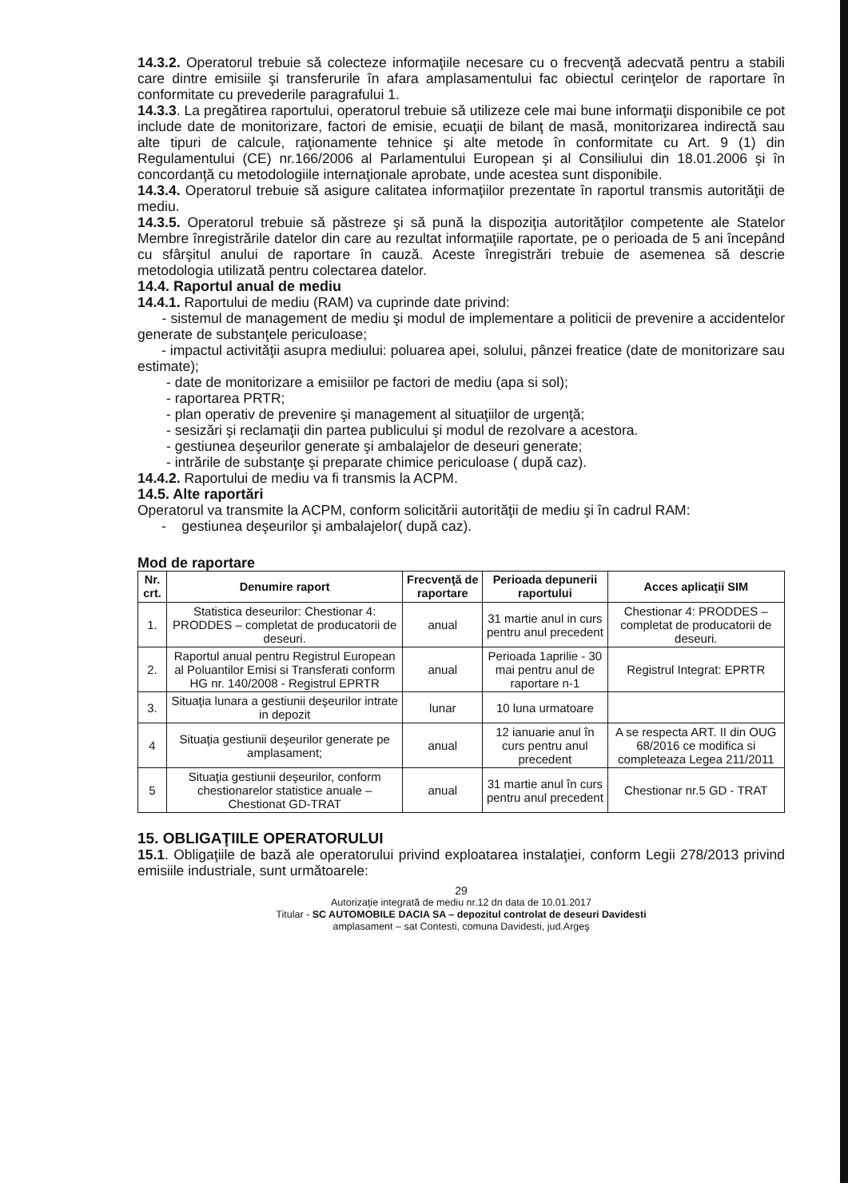14.3.2. Operatorul trebuie să colecteze informaţiile necesare cu o frecvenţă adecvată pentru a stabili care dintre emisiile şi transferurile în afara amplasamentului fac obiectul cerinţelor de raportare în conformitate cu prevederile paragrafului 1.
14.3.3. La pregătirea raportului, operatorul trebuie să utilizeze cele mai bune informaţii disponibile ce pot include date de monitorizare, factori de emisie, ecuaţii de bilanţ de masă, monitorizarea indirectă sau alte tipuri de calcule, raţionamente tehnice şi alte metode în conformitate cu Art. 9 (1) din Regulamentului (CE) nr.166/2006 al Parlamentului European şi al Consiliului din 18.01.2006 şi în concordanţă cu metodologiile internaţionale aprobate, unde acestea sunt disponibile.
14.3.4. Operatorul trebuie să asigure calitatea informaţiilor prezentate în raportul transmis autorităţii de mediu.
14.3.5. Operatorul trebuie să păstreze şi să pună la dispoziţia autorităţilor competente ale Statelor Membre înregistrările datelor din care au rezultat informaţiile raportate, pe o perioada de 5 ani începând cu sfârşitul anului de raportare în cauză. Aceste înregistrări trebuie de asemenea să descrie metodologia utilizată pentru colectarea datelor.
14.4. Raportul anual de mediu
14.4.1. Raportului de mediu (RAM) va cuprinde date privind:
- sistemul de management de mediu şi modul de implementare a politicii de prevenire a accidentelor generate de substanţele periculoase;
- impactul activităţii asupra mediului: poluarea apei, solului, pânzei freatice (date de monitorizare sau estimate);
- date de monitorizare a emisiilor pe factori de mediu (apa si sol);
- raportarea PRTR;
- plan operativ de prevenire şi management al situaţiilor de urgenţă;
- sesizări şi reclamaţii din partea publicului şi modul de rezolvare a acestora.
- gestiunea deşeurilor generate şi ambalajelor de deseuri generate;
- intrările de substanţe şi preparate chimice periculoase ( după caz).
14.4.2. Raportului de mediu va fi transmis la ACPM.
14.5. Alte raportări
Operatorul va transmite la ACPM, conform solicitării autorităţii de mediu şi în cadrul RAM:
- gestiunea deşeurilor şi ambalajelor( după caz).
Mod de raportare
| Nr. crt. | Denumire raport | Frecvenţă de raportare | Perioada depunerii raportului | Acces aplicaţii SIM |
| --- | --- | --- | --- | --- |
| 1. | Statistica deseurilor: Chestionar 4: PRODDES – completat de producatorii de deseuri. | anual | 31 martie anul in curs pentru anul precedent | Chestionar 4: PRODDES – completat de producatorii de deseuri. |
| 2. | Raportul anual pentru Registrul European al Poluantilor Emisi si Transferati conform HG nr. 140/2008 - Registrul EPRTR | anual | Perioada 1aprilie - 30 mai pentru anul de raportare n-1 | Registrul Integrat: EPRTR |
| 3. | Situaţia lunara a gestiunii deşeurilor intrate in depozit | lunar | 10 luna urmatoare | |
| 4 | Situaţia gestiunii deşeurilor generate pe amplasament; | anual | 12 ianuarie anul în curs pentru anul precedent | A se respecta ART. II din OUG 68/2016 ce modifica si completeaza Legea 211/2011 |
| 5 | Situaţia gestiunii deşeurilor, conform chestionarelor statistice anuale – Chestionat GD-TRAT | anual | 31 martie anul în curs pentru anul precedent | Chestionar nr.5 GD - TRAT |
15. OBLIGAŢIILE OPERATORULUI
15.1. Obligaţiile de bază ale operatorului privind exploatarea instalaţiei, conform Legii 278/2013 privind emisiile industriale, sunt următoarele:
29
Autorizaţie integrată de mediu nr.12 dn data de 10.01.2017
Titular - SC AUTOMOBILE DACIA SA – depozitul controlat de deseuri Davidesti
amplasament – sat Contesti, comuna Davidesti, jud.Argeş